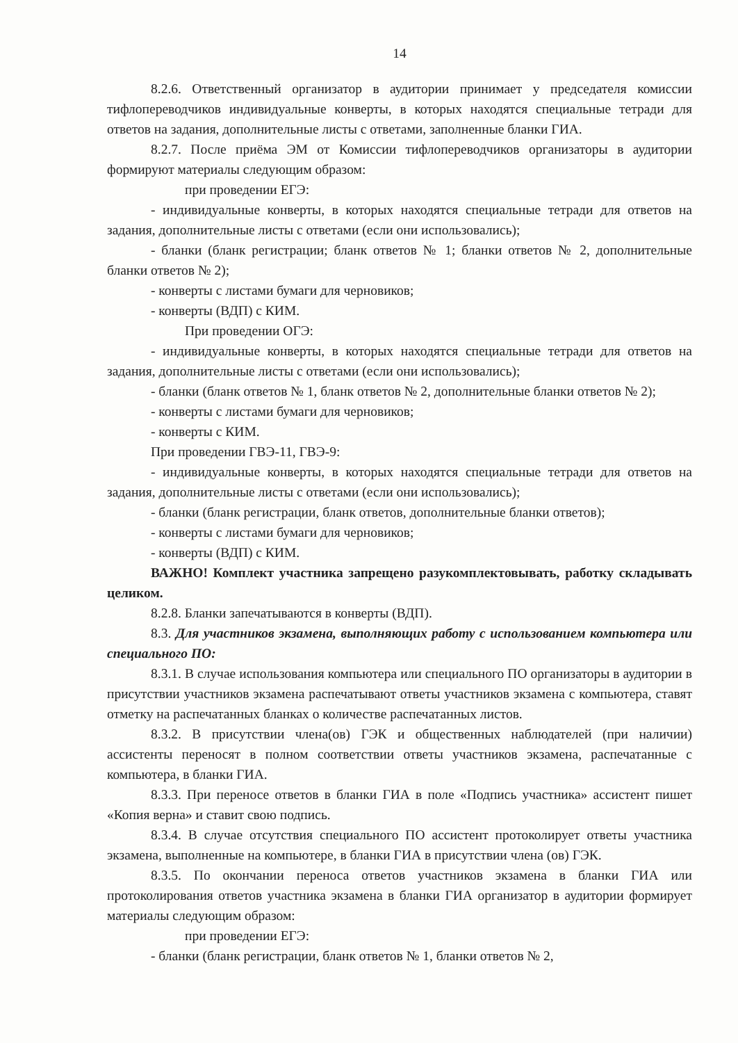14
8.2.6. Ответственный организатор в аудитории принимает у председателя комиссии тифлопереводчиков индивидуальные конверты, в которых находятся специальные тетради для ответов на задания, дополнительные листы с ответами, заполненные бланки ГИА.
8.2.7. После приёма ЭМ от Комиссии тифлопереводчиков организаторы в аудитории формируют материалы следующим образом:
при проведении ЕГЭ:
- индивидуальные конверты, в которых находятся специальные тетради для ответов на задания, дополнительные листы с ответами (если они использовались);
- бланки (бланк регистрации; бланк ответов № 1; бланки ответов № 2, дополнительные бланки ответов № 2);
- конверты с листами бумаги для черновиков;
- конверты (ВДП) с КИМ.
При проведении ОГЭ:
- индивидуальные конверты, в которых находятся специальные тетради для ответов на задания, дополнительные листы с ответами (если они использовались);
- бланки (бланк ответов № 1, бланк ответов № 2, дополнительные бланки ответов № 2);
- конверты с листами бумаги для черновиков;
- конверты с КИМ.
При проведении ГВЭ-11, ГВЭ-9:
- индивидуальные конверты, в которых находятся специальные тетради для ответов на задания, дополнительные листы с ответами (если они использовались);
- бланки (бланк регистрации, бланк ответов, дополнительные бланки ответов);
- конверты с листами бумаги для черновиков;
- конверты (ВДП) с КИМ.
ВАЖНО! Комплект участника запрещено разукомплектовывать, работку складывать целиком.
8.2.8. Бланки запечатываются в конверты (ВДП).
8.3. Для участников экзамена, выполняющих работу с использованием компьютера или специального ПО:
8.3.1. В случае использования компьютера или специального ПО организаторы в аудитории в присутствии участников экзамена распечатывают ответы участников экзамена с компьютера, ставят отметку на распечатанных бланках о количестве распечатанных листов.
8.3.2. В присутствии члена(ов) ГЭК и общественных наблюдателей (при наличии) ассистенты переносят в полном соответствии ответы участников экзамена, распечатанные с компьютера, в бланки ГИА.
8.3.3. При переносе ответов в бланки ГИА в поле «Подпись участника» ассистент пишет «Копия верна» и ставит свою подпись.
8.3.4. В случае отсутствия специального ПО ассистент протоколирует ответы участника экзамена, выполненные на компьютере, в бланки ГИА в присутствии члена (ов) ГЭК.
8.3.5. По окончании переноса ответов участников экзамена в бланки ГИА или протоколирования ответов участника экзамена в бланки ГИА организатор в аудитории формирует материалы следующим образом:
при проведении ЕГЭ:
- бланки (бланк регистрации, бланк ответов № 1, бланки ответов № 2,